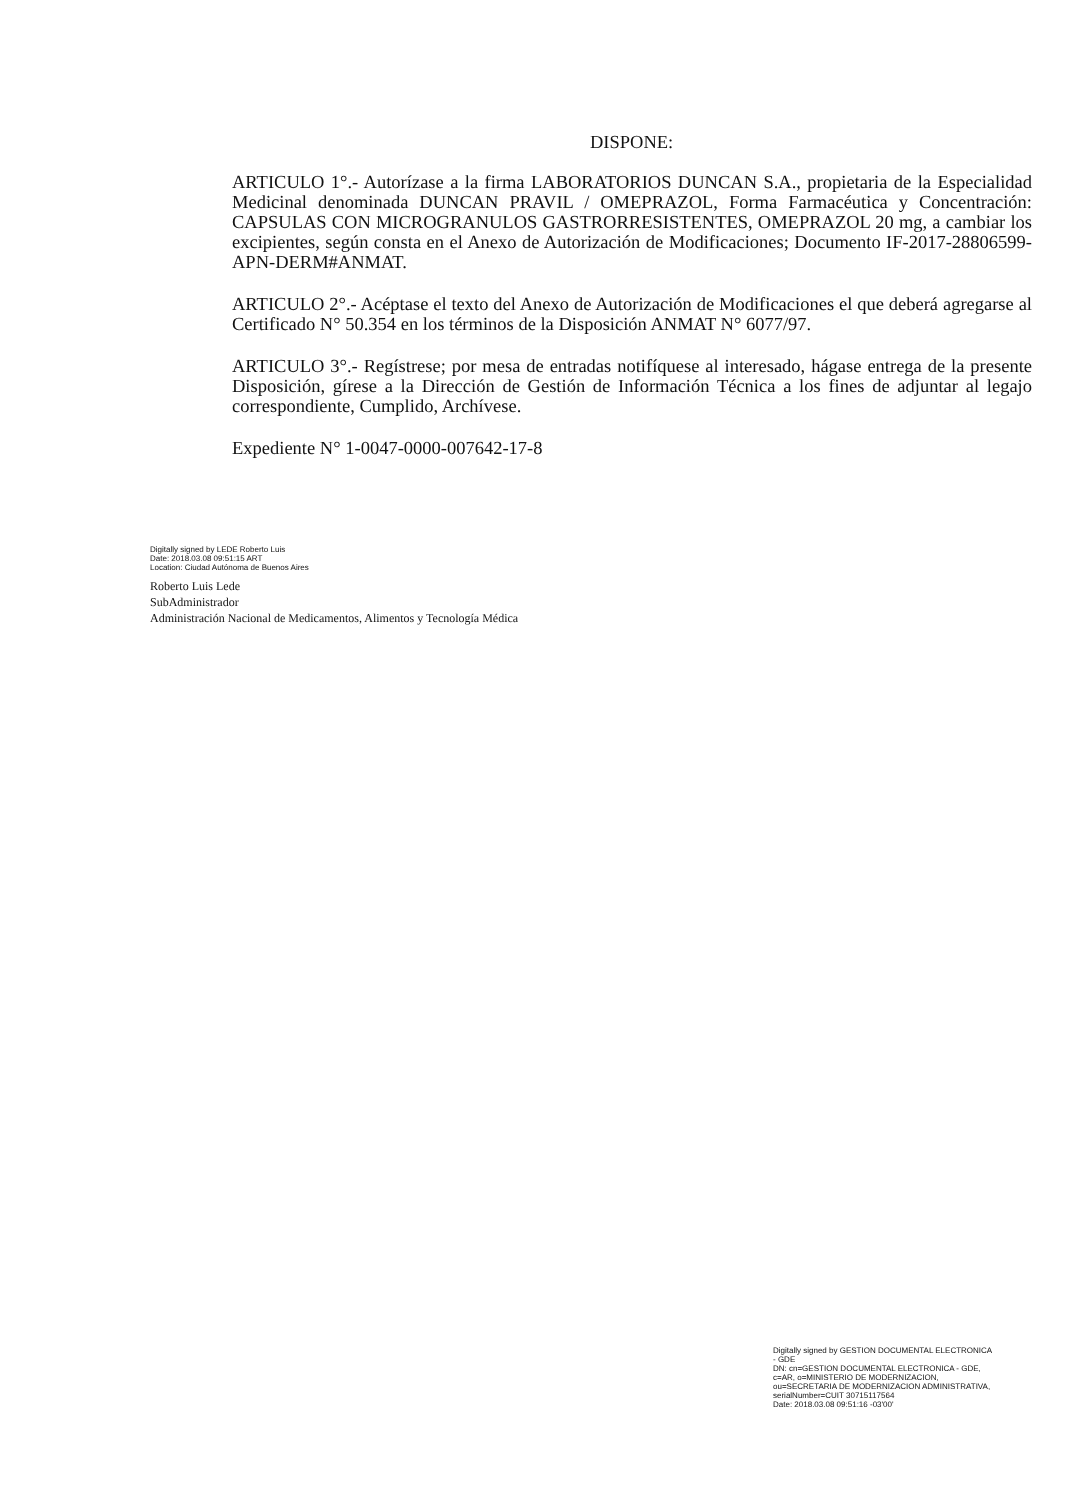DISPONE:
ARTICULO 1°.- Autorízase a la firma LABORATORIOS DUNCAN S.A., propietaria de la Especialidad Medicinal denominada DUNCAN PRAVIL / OMEPRAZOL, Forma Farmacéutica y Concentración: CAPSULAS CON MICROGRANULOS GASTRORRESISTENTES, OMEPRAZOL 20 mg, a cambiar los excipientes, según consta en el Anexo de Autorización de Modificaciones; Documento IF-2017-28806599-APN-DERM#ANMAT.
ARTICULO 2°.- Acéptase el texto del Anexo de Autorización de Modificaciones el que deberá agregarse al Certificado N° 50.354 en los términos de la Disposición ANMAT N° 6077/97.
ARTICULO 3°.- Regístrese; por mesa de entradas notifíquese al interesado, hágase entrega de la presente Disposición, gírese a la Dirección de Gestión de Información Técnica a los fines de adjuntar al legajo correspondiente, Cumplido, Archívese.
Expediente N° 1-0047-0000-007642-17-8
Digitally signed by LEDE Roberto Luis
Date: 2018.03.08 09:51:15 ART
Location: Ciudad Autónoma de Buenos Aires
Roberto Luis Lede
SubAdministrador
Administración Nacional de Medicamentos, Alimentos y Tecnología Médica
Digitally signed by GESTION DOCUMENTAL ELECTRONICA - GDE
DN: cn=GESTION DOCUMENTAL ELECTRONICA - GDE, c=AR, o=MINISTERIO DE MODERNIZACION, ou=SECRETARIA DE MODERNIZACION ADMINISTRATIVA, serialNumber=CUIT 30715117564
Date: 2018.03.08 09:51:16 -03'00'